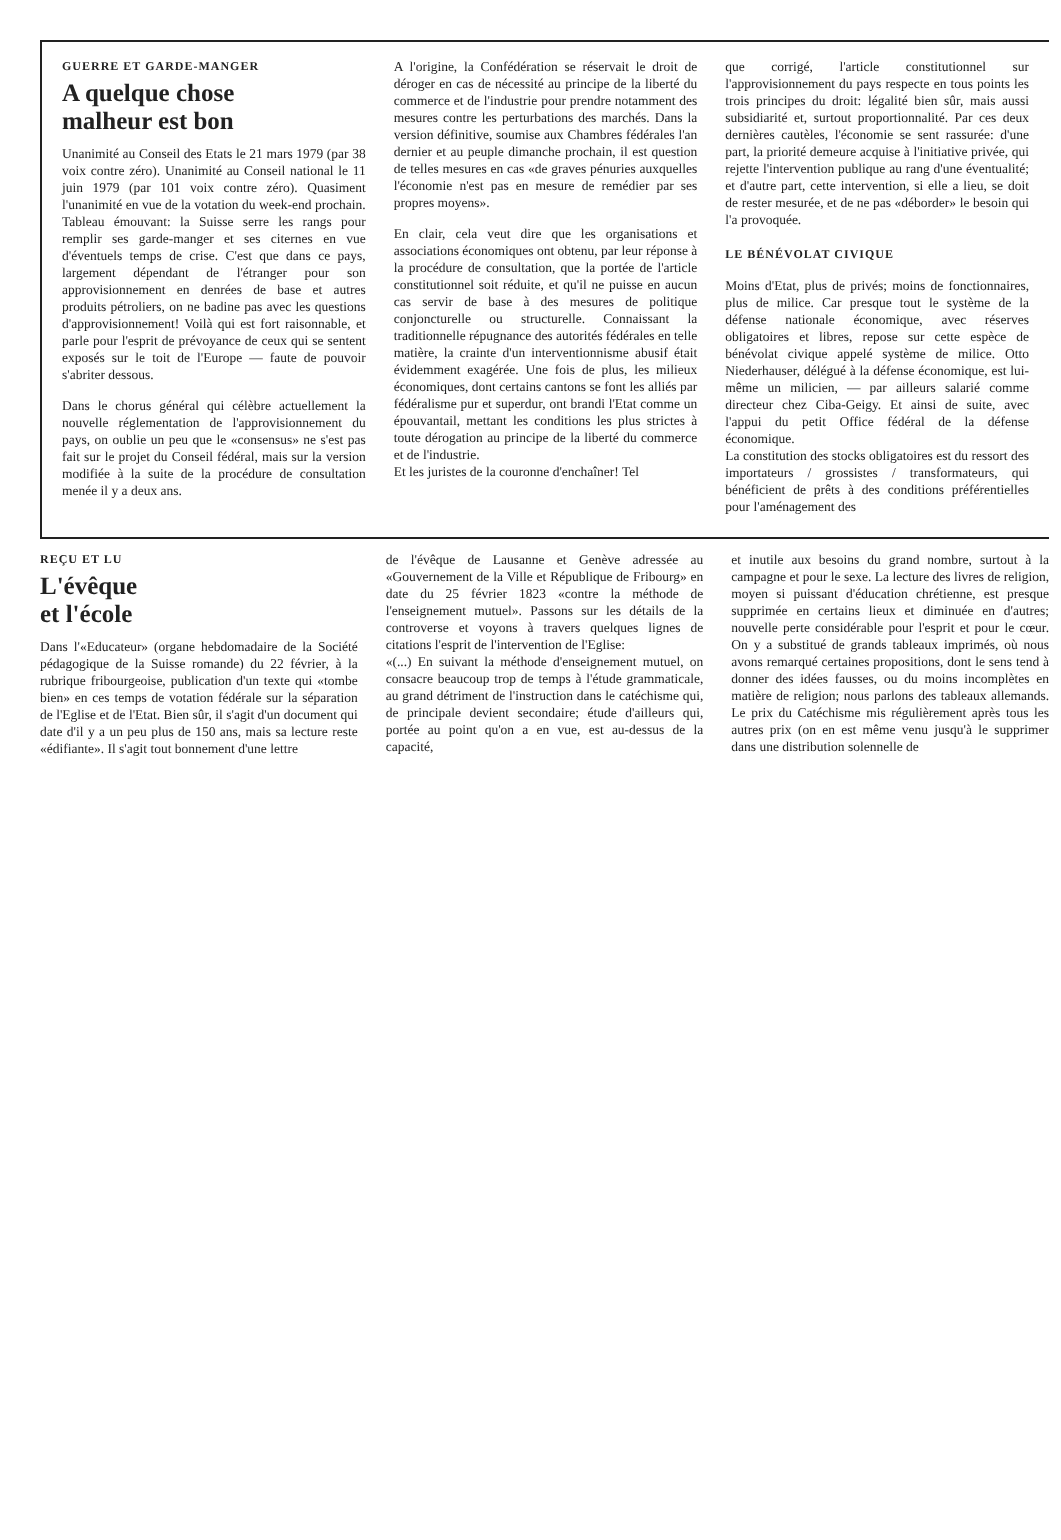GUERRE ET GARDE-MANGER
A quelque chose
malheur est bon
Unanimité au Conseil des Etats le 21 mars 1979 (par 38 voix contre zéro). Unanimité au Conseil national le 11 juin 1979 (par 101 voix contre zéro). Quasiment l'unanimité en vue de la votation du week-end prochain. Tableau émouvant: la Suisse serre les rangs pour remplir ses garde-manger et ses citernes en vue d'éventuels temps de crise. C'est que dans ce pays, largement dépendant de l'étranger pour son approvisionnement en denrées de base et autres produits pétroliers, on ne badine pas avec les questions d'approvisionnement! Voilà qui est fort raisonnable, et parle pour l'esprit de prévoyance de ceux qui se sentent exposés sur le toit de l'Europe — faute de pouvoir s'abriter dessous.
Dans le chorus général qui célèbre actuellement la nouvelle réglementation de l'approvisionnement du pays, on oublie un peu que le «consensus» ne s'est pas fait sur le projet du Conseil fédéral, mais sur la version modifiée à la suite de la procédure de consultation menée il y a deux ans.
A l'origine, la Confédération se réservait le droit de déroger en cas de nécessité au principe de la liberté du commerce et de l'industrie pour prendre notamment des mesures contre les perturbations des marchés. Dans la version définitive, soumise aux Chambres fédérales l'an dernier et au peuple dimanche prochain, il est question de telles mesures en cas «de graves pénuries auxquelles l'économie n'est pas en mesure de remédier par ses propres moyens».
En clair, cela veut dire que les organisations et associations économiques ont obtenu, par leur réponse à la procédure de consultation, que la portée de l'article constitutionnel soit réduite, et qu'il ne puisse en aucun cas servir de base à des mesures de politique conjoncturelle ou structurelle. Connaissant la traditionnelle répugnance des autorités fédérales en telle matière, la crainte d'un interventionnisme abusif était évidemment exagérée. Une fois de plus, les milieux économiques, dont certains cantons se font les alliés par fédéralisme pur et superdur, ont brandi l'Etat comme un épouvantail, mettant les conditions les plus strictes à toute dérogation au principe de la liberté du commerce et de l'industrie.
Et les juristes de la couronne d'enchaîner! Tel
que corrigé, l'article constitutionnel sur l'approvisionnement du pays respecte en tous points les trois principes du droit: légalité bien sûr, mais aussi subsidiarité et, surtout proportionnalité. Par ces deux dernières cautèles, l'économie se sent rassurée: d'une part, la priorité demeure acquise à l'initiative privée, qui rejette l'intervention publique au rang d'une éventualité; et d'autre part, cette intervention, si elle a lieu, se doit de rester mesurée, et de ne pas «déborder» le besoin qui l'a provoquée.
LE BÉNÉVOLAT CIVIQUE
Moins d'Etat, plus de privés; moins de fonctionnaires, plus de milice. Car presque tout le système de la défense nationale économique, avec réserves obligatoires et libres, repose sur cette espèce de bénévolat civique appelé système de milice. Otto Niederhauser, délégué à la défense économique, est lui-même un milicien, — par ailleurs salarié comme directeur chez Ciba-Geigy. Et ainsi de suite, avec l'appui du petit Office fédéral de la défense économique.
La constitution des stocks obligatoires est du ressort des importateurs / grossistes / transformateurs, qui bénéficient de prêts à des conditions préférentielles pour l'aménagement des
REÇU ET LU
L'évêque
et l'école
Dans l'«Educateur» (organe hebdomadaire de la Société pédagogique de la Suisse romande) du 22 février, à la rubrique fribourgeoise, publication d'un texte qui «tombe bien» en ces temps de votation fédérale sur la séparation de l'Eglise et de l'Etat. Bien sûr, il s'agit d'un document qui date d'il y a un peu plus de 150 ans, mais sa lecture reste «édifiante». Il s'agit tout bonnement d'une lettre
de l'évêque de Lausanne et Genève adressée au «Gouvernement de la Ville et République de Fribourg» en date du 25 février 1823 «contre la méthode de l'enseignement mutuel». Passons sur les détails de la controverse et voyons à travers quelques lignes de citations l'esprit de l'intervention de l'Eglise:
«(...) En suivant la méthode d'enseignement mutuel, on consacre beaucoup trop de temps à l'étude grammaticale, au grand détriment de l'instruction dans le catéchisme qui, de principale devient secondaire; étude d'ailleurs qui, portée au point qu'on a en vue, est au-dessus de la capacité,
et inutile aux besoins du grand nombre, surtout à la campagne et pour le sexe. La lecture des livres de religion, moyen si puissant d'éducation chrétienne, est presque supprimée en certains lieux et diminuée en d'autres; nouvelle perte considérable pour l'esprit et pour le cœur. On y a substitué de grands tableaux imprimés, où nous avons remarqué certaines propositions, dont le sens tend à donner des idées fausses, ou du moins incomplètes en matière de religion; nous parlons des tableaux allemands. Le prix du Catéchisme mis régulièrement après tous les autres prix (on en est même venu jusqu'à le supprimer dans une distribution solennelle de